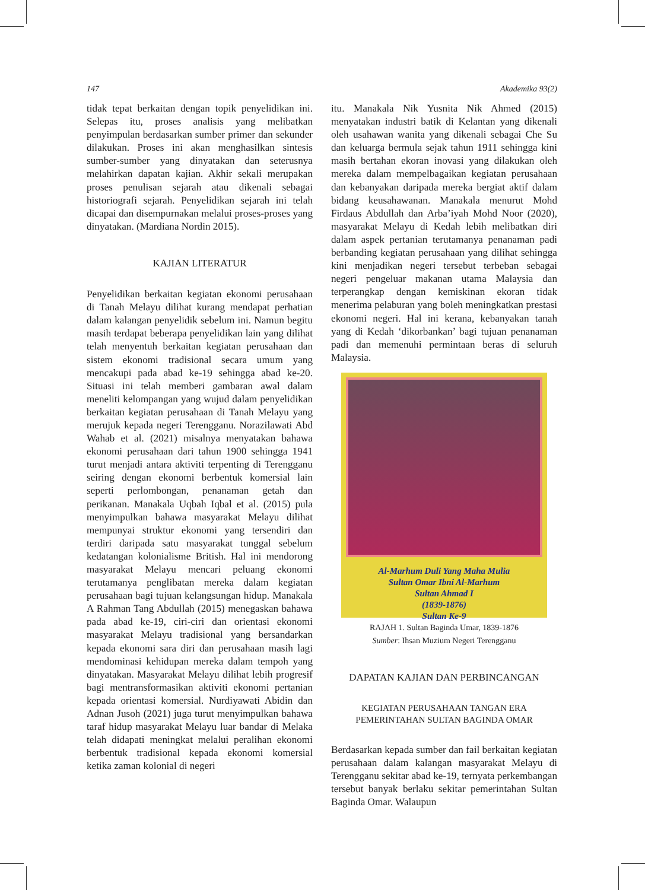147 Akademika 93(2)
tidak tepat berkaitan dengan topik penyelidikan ini. Selepas itu, proses analisis yang melibatkan penyimpulan berdasarkan sumber primer dan sekunder dilakukan. Proses ini akan menghasilkan sintesis sumber-sumber yang dinyatakan dan seterusnya melahirkan dapatan kajian. Akhir sekali merupakan proses penulisan sejarah atau dikenali sebagai historiografi sejarah. Penyelidikan sejarah ini telah dicapai dan disempurnakan melalui proses-proses yang dinyatakan. (Mardiana Nordin 2015).
KAJIAN LITERATUR
Penyelidikan berkaitan kegiatan ekonomi perusahaan di Tanah Melayu dilihat kurang mendapat perhatian dalam kalangan penyelidik sebelum ini. Namun begitu masih terdapat beberapa penyelidikan lain yang dilihat telah menyentuh berkaitan kegiatan perusahaan dan sistem ekonomi tradisional secara umum yang mencakupi pada abad ke-19 sehingga abad ke-20. Situasi ini telah memberi gambaran awal dalam meneliti kelompangan yang wujud dalam penyelidikan berkaitan kegiatan perusahaan di Tanah Melayu yang merujuk kepada negeri Terengganu. Norazilawati Abd Wahab et al. (2021) misalnya menyatakan bahawa ekonomi perusahaan dari tahun 1900 sehingga 1941 turut menjadi antara aktiviti terpenting di Terengganu seiring dengan ekonomi berbentuk komersial lain seperti perlombongan, penanaman getah dan perikanan. Manakala Uqbah Iqbal et al. (2015) pula menyimpulkan bahawa masyarakat Melayu dilihat mempunyai struktur ekonomi yang tersendiri dan terdiri daripada satu masyarakat tunggal sebelum kedatangan kolonialisme British. Hal ini mendorong masyarakat Melayu mencari peluang ekonomi terutamanya penglibatan mereka dalam kegiatan perusahaan bagi tujuan kelangsungan hidup. Manakala A Rahman Tang Abdullah (2015) menegaskan bahawa pada abad ke-19, ciri-ciri dan orientasi ekonomi masyarakat Melayu tradisional yang bersandarkan kepada ekonomi sara diri dan perusahaan masih lagi mendominasi kehidupan mereka dalam tempoh yang dinyatakan. Masyarakat Melayu dilihat lebih progresif bagi mentransformasikan aktiviti ekonomi pertanian kepada orientasi komersial. Nurdiyawati Abidin dan Adnan Jusoh (2021) juga turut menyimpulkan bahawa taraf hidup masyarakat Melayu luar bandar di Melaka telah didapati meningkat melalui peralihan ekonomi berbentuk tradisional kepada ekonomi komersial ketika zaman kolonial di negeri
itu. Manakala Nik Yusnita Nik Ahmed (2015) menyatakan industri batik di Kelantan yang dikenali oleh usahawan wanita yang dikenali sebagai Che Su dan keluarga bermula sejak tahun 1911 sehingga kini masih bertahan ekoran inovasi yang dilakukan oleh mereka dalam mempelbagaikan kegiatan perusahaan dan kebanyakan daripada mereka bergiat aktif dalam bidang keusahawanan. Manakala menurut Mohd Firdaus Abdullah dan Arba’iyah Mohd Noor (2020), masyarakat Melayu di Kedah lebih melibatkan diri dalam aspek pertanian terutamanya penanaman padi berbanding kegiatan perusahaan yang dilihat sehingga kini menjadikan negeri tersebut terbeban sebagai negeri pengeluar makanan utama Malaysia dan terperangkap dengan kemiskinan ekoran tidak menerima pelaburan yang boleh meningkatkan prestasi ekonomi negeri. Hal ini kerana, kebanyakan tanah yang di Kedah ‘dikorbankan’ bagi tujuan penanaman padi dan memenuhi permintaan beras di seluruh Malaysia.
Al-Marhum Duli Yang Maha Mulia
Sultan Omar Ibni Al-Marhum
Sultan Ahmad I
(1839-1876)
Sultan Ke-9
RAJAH 1. Sultan Baginda Umar, 1839-1876
Sumber: Ihsan Muzium Negeri Terengganu
DAPATAN KAJIAN DAN PERBINCANGAN
KEGIATAN PERUSAHAAN TANGAN ERA
PEMERINTAHAN SULTAN BAGINDA OMAR
Berdasarkan kepada sumber dan fail berkaitan kegiatan perusahaan dalam kalangan masyarakat Melayu di Terengganu sekitar abad ke-19, ternyata perkembangan tersebut banyak berlaku sekitar pemerintahan Sultan Baginda Omar. Walaupun